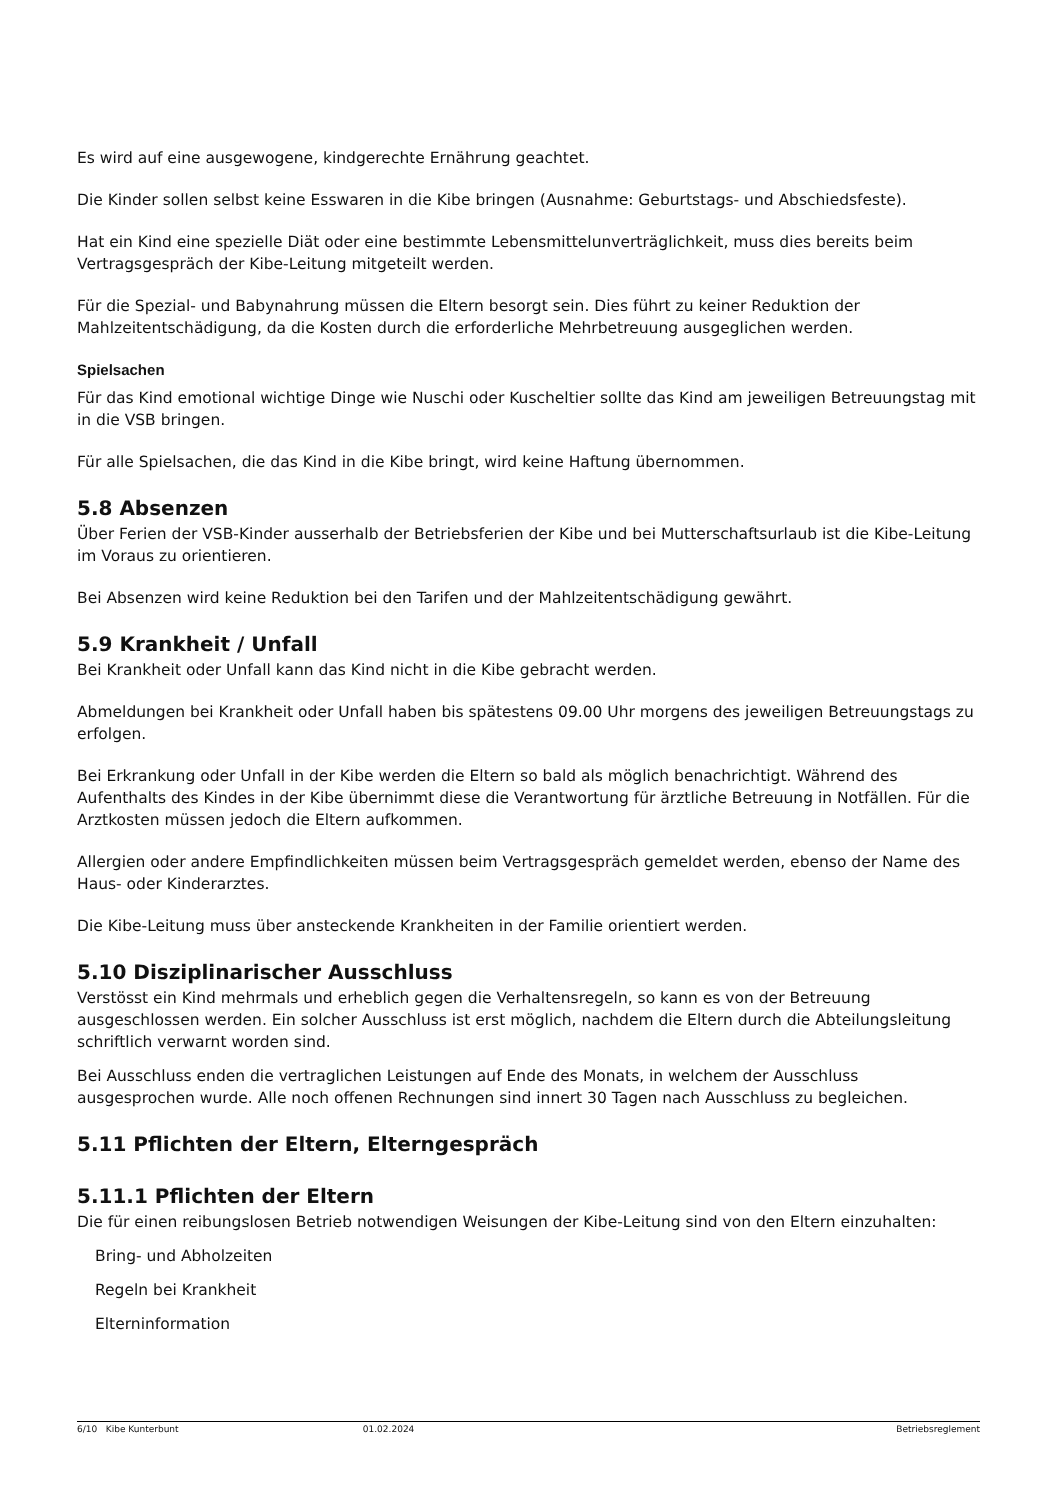Es wird auf eine ausgewogene, kindgerechte Ernährung geachtet.
Die Kinder sollen selbst keine Esswaren in die Kibe bringen (Ausnahme: Geburtstags- und Abschiedsfeste).
Hat ein Kind eine spezielle Diät oder eine bestimmte Lebensmittelunverträglichkeit, muss dies bereits beim Vertragsgespräch der Kibe-Leitung mitgeteilt werden.
Für die Spezial- und Babynahrung müssen die Eltern besorgt sein. Dies führt zu keiner Reduktion der Mahlzeitentschädigung, da die Kosten durch die erforderliche Mehrbetreuung ausgeglichen werden.
Spielsachen
Für das Kind emotional wichtige Dinge wie Nuschi oder Kuscheltier sollte das Kind am jeweiligen Betreuungstag mit in die VSB bringen.
Für alle Spielsachen, die das Kind in die Kibe bringt, wird keine Haftung übernommen.
5.8 Absenzen
Über Ferien der VSB-Kinder ausserhalb der Betriebsferien der Kibe und bei Mutterschaftsurlaub ist die Kibe-Leitung im Voraus zu orientieren.
Bei Absenzen wird keine Reduktion bei den Tarifen und der Mahlzeitentschädigung gewährt.
5.9 Krankheit / Unfall
Bei Krankheit oder Unfall kann das Kind nicht in die Kibe gebracht werden.
Abmeldungen bei Krankheit oder Unfall haben bis spätestens 09.00 Uhr morgens des jeweiligen Betreuungstags zu erfolgen.
Bei Erkrankung oder Unfall in der Kibe werden die Eltern so bald als möglich benachrichtigt. Während des Aufenthalts des Kindes in der Kibe übernimmt diese die Verantwortung für ärztliche Betreuung in Notfällen. Für die Arztkosten müssen jedoch die Eltern aufkommen.
Allergien oder andere Empfindlichkeiten müssen beim Vertragsgespräch gemeldet werden, ebenso der Name des Haus- oder Kinderarztes.
Die Kibe-Leitung muss über ansteckende Krankheiten in der Familie orientiert werden.
5.10 Disziplinarischer Ausschluss
Verstösst ein Kind mehrmals und erheblich gegen die Verhaltensregeln, so kann es von der Betreuung ausgeschlossen werden. Ein solcher Ausschluss ist erst möglich, nachdem die Eltern durch die Abteilungsleitung schriftlich verwarnt worden sind.
Bei Ausschluss enden die vertraglichen Leistungen auf Ende des Monats, in welchem der Ausschluss ausgesprochen wurde. Alle noch offenen Rechnungen sind innert 30 Tagen nach Ausschluss zu begleichen.
5.11 Pflichten der Eltern, Elterngespräch
5.11.1 Pflichten der Eltern
Die für einen reibungslosen Betrieb notwendigen Weisungen der Kibe-Leitung sind von den Eltern einzuhalten:
Bring- und Abholzeiten
Regeln bei Krankheit
Elterninformation
6/10 Kibe Kunterbunt 01.02.2024 Betriebsreglement